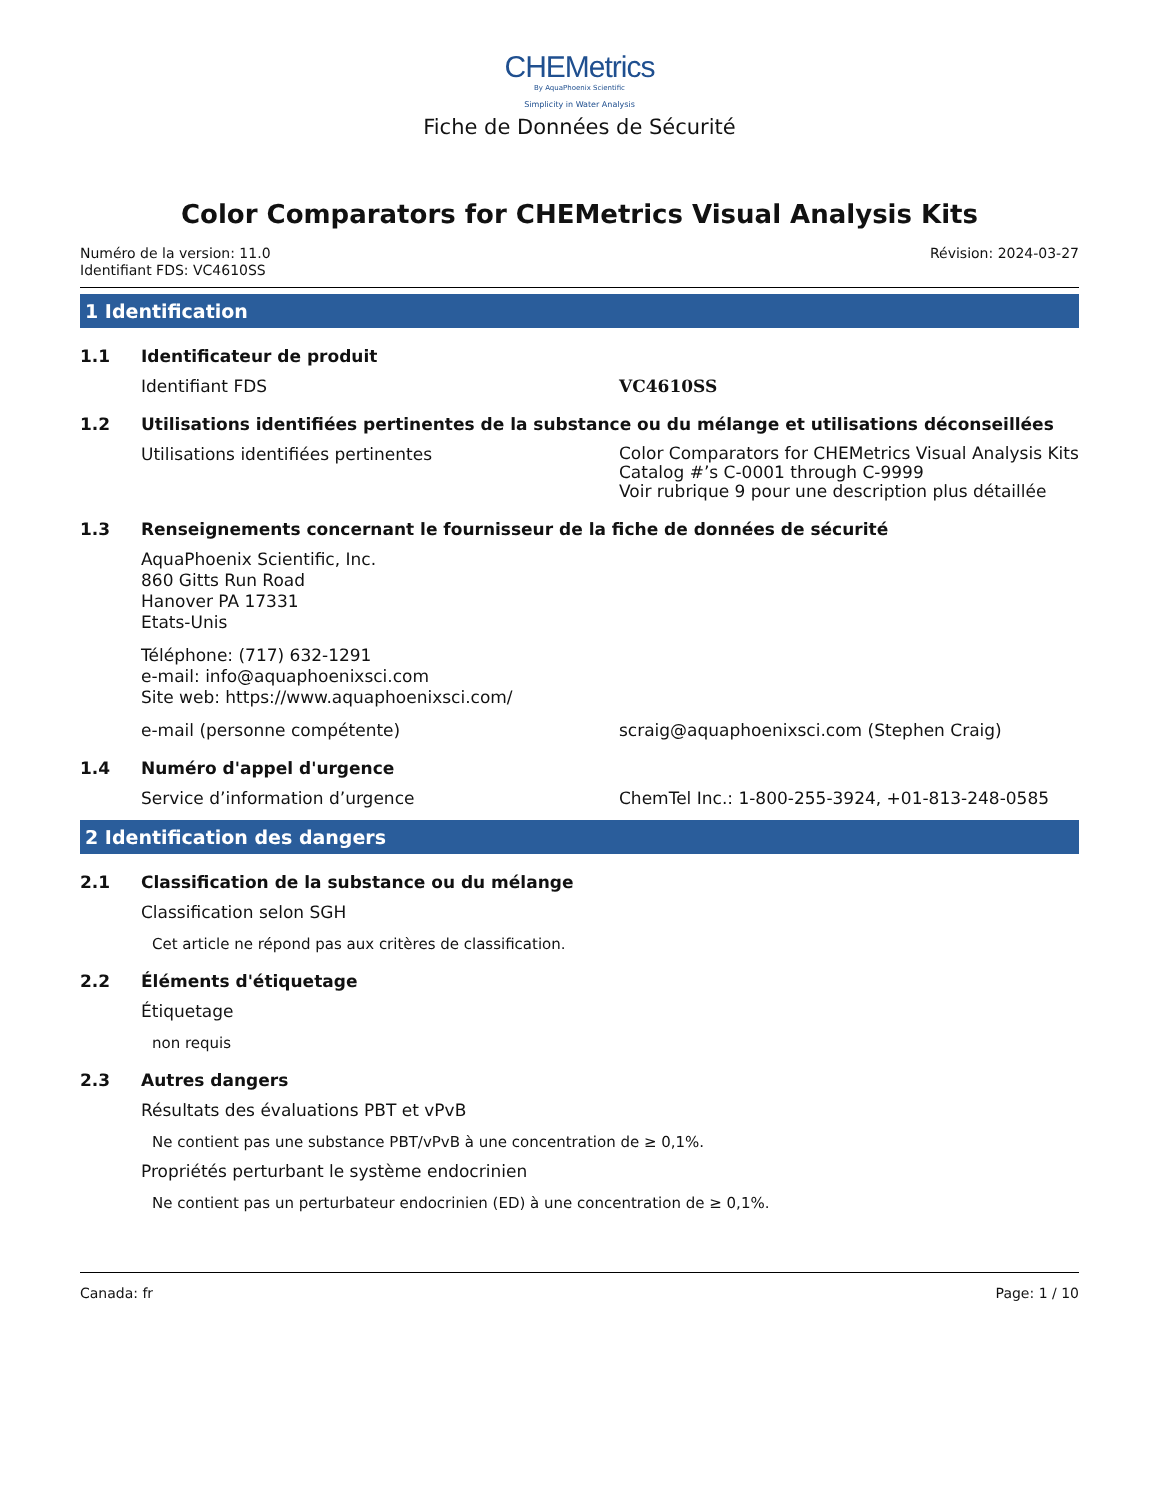CHEMetrics
By AquaPhoenix Scientific
Simplicity in Water Analysis
Fiche de Données de Sécurité
Color Comparators for CHEMetrics Visual Analysis Kits
Numéro de la version: 11.0
Identifiant FDS: VC4610SS
Révision: 2024-03-27
1 Identification
1.1 Identificateur de produit
Identifiant FDS VC4610SS
1.2 Utilisations identifiées pertinentes de la substance ou du mélange et utilisations déconseillées
Utilisations identifiées pertinentes Color Comparators for CHEMetrics Visual Analysis Kits
Catalog #’s C-0001 through C-9999
Voir rubrique 9 pour une description plus détaillée
1.3 Renseignements concernant le fournisseur de la fiche de données de sécurité
AquaPhoenix Scientific, Inc.
860 Gitts Run Road
Hanover PA 17331
Etats-Unis
Téléphone: (717) 632-1291
e-mail: info@aquaphoenixsci.com
Site web: https://www.aquaphoenixsci.com/
e-mail (personne compétente) scraig@aquaphoenixsci.com (Stephen Craig)
1.4 Numéro d'appel d'urgence
Service d’information d’urgence ChemTel Inc.: 1-800-255-3924, +01-813-248-0585
2 Identification des dangers
2.1 Classification de la substance ou du mélange
Classification selon SGH
Cet article ne répond pas aux critères de classification.
2.2 Éléments d'étiquetage
Étiquetage
non requis
2.3 Autres dangers
Résultats des évaluations PBT et vPvB
Ne contient pas une substance PBT/vPvB à une concentration de ≥ 0,1%.
Propriétés perturbant le système endocrinien
Ne contient pas un perturbateur endocrinien (ED) à une concentration de ≥ 0,1%.
Canada: fr Page: 1 / 10